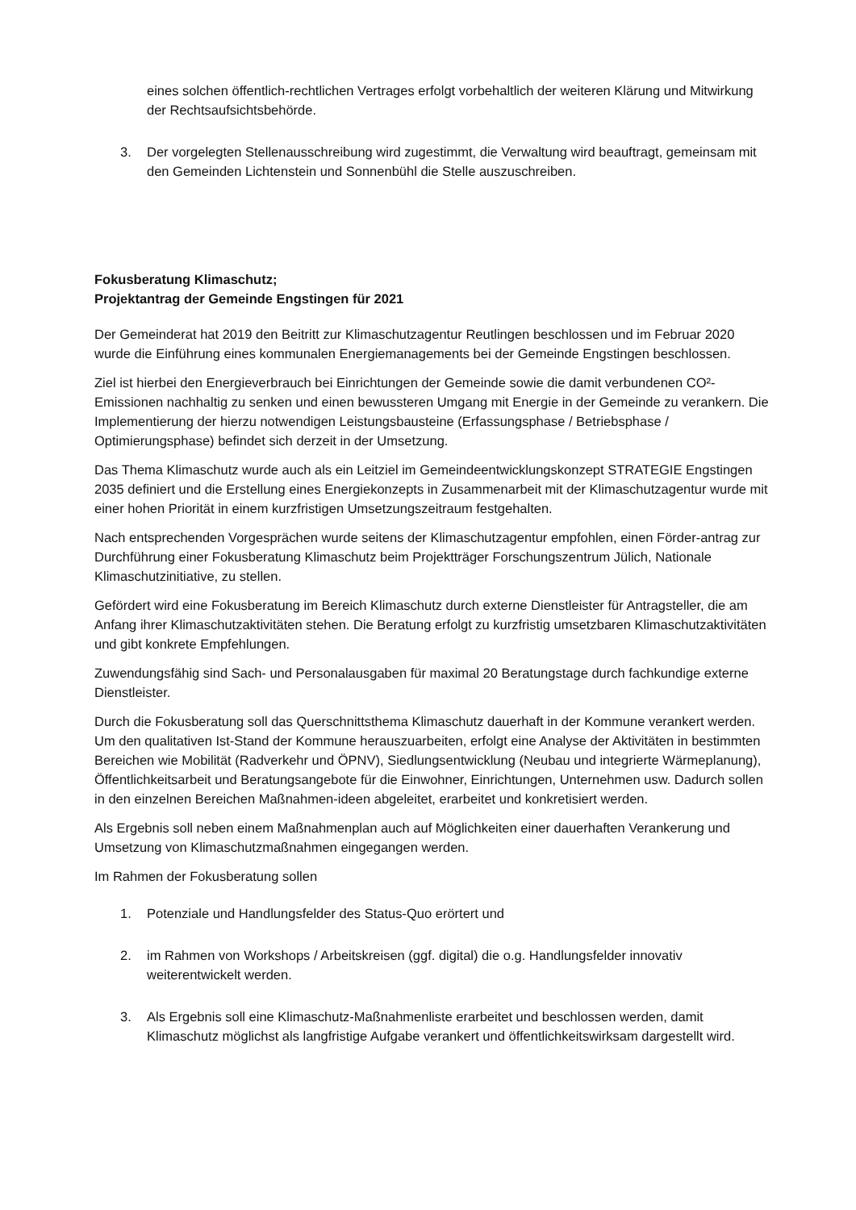eines solchen öffentlich-rechtlichen Vertrages erfolgt vorbehaltlich der weiteren Klärung und Mitwirkung der Rechtsaufsichtsbehörde.
3. Der vorgelegten Stellenausschreibung wird zugestimmt, die Verwaltung wird beauftragt, gemeinsam mit den Gemeinden Lichtenstein und Sonnenbühl die Stelle auszuschreiben.
Fokusberatung Klimaschutz;
Projektantrag der Gemeinde Engstingen für 2021
Der Gemeinderat hat 2019 den Beitritt zur Klimaschutzagentur Reutlingen beschlossen und im Februar 2020 wurde die Einführung eines kommunalen Energiemanagements bei der Gemeinde Engstingen beschlossen.
Ziel ist hierbei den Energieverbrauch bei Einrichtungen der Gemeinde sowie die damit verbundenen CO²- Emissionen nachhaltig zu senken und einen bewussteren Umgang mit Energie in der Gemeinde zu verankern. Die Implementierung der hierzu notwendigen Leistungsbausteine (Erfassungsphase / Betriebsphase / Optimierungsphase) befindet sich derzeit in der Umsetzung.
Das Thema Klimaschutz wurde auch als ein Leitziel im Gemeindeentwicklungskonzept STRATEGIE Engstingen 2035 definiert und die Erstellung eines Energiekonzepts in Zusammenarbeit mit der Klimaschutzagentur wurde mit einer hohen Priorität in einem kurzfristigen Umsetzungszeitraum festgehalten.
Nach entsprechenden Vorgesprächen wurde seitens der Klimaschutzagentur empfohlen, einen Förder-antrag zur Durchführung einer Fokusberatung Klimaschutz beim Projektträger Forschungszentrum Jülich, Nationale Klimaschutzinitiative, zu stellen.
Gefördert wird eine Fokusberatung im Bereich Klimaschutz durch externe Dienstleister für Antragsteller, die am Anfang ihrer Klimaschutzaktivitäten stehen. Die Beratung erfolgt zu kurzfristig umsetzbaren Klimaschutzaktivitäten und gibt konkrete Empfehlungen.
Zuwendungsfähig sind Sach- und Personalausgaben für maximal 20 Beratungstage durch fachkundige externe Dienstleister.
Durch die Fokusberatung soll das Querschnittsthema Klimaschutz dauerhaft in der Kommune verankert werden. Um den qualitativen Ist-Stand der Kommune herauszuarbeiten, erfolgt eine Analyse der Aktivitäten in bestimmten Bereichen wie Mobilität (Radverkehr und ÖPNV), Siedlungsentwicklung (Neubau und integrierte Wärmeplanung), Öffentlichkeitsarbeit und Beratungsangebote für die Einwohner, Einrichtungen, Unternehmen usw. Dadurch sollen in den einzelnen Bereichen Maßnahmen-ideen abgeleitet, erarbeitet und konkretisiert werden.
Als Ergebnis soll neben einem Maßnahmenplan auch auf Möglichkeiten einer dauerhaften Verankerung und Umsetzung von Klimaschutzmaßnahmen eingegangen werden.
Im Rahmen der Fokusberatung sollen
1. Potenziale und Handlungsfelder des Status-Quo erörtert und
2. im Rahmen von Workshops / Arbeitskreisen (ggf. digital) die o.g. Handlungsfelder innovativ weiterentwickelt werden.
3. Als Ergebnis soll eine Klimaschutz-Maßnahmenliste erarbeitet und beschlossen werden, damit Klimaschutz möglichst als langfristige Aufgabe verankert und öffentlichkeitswirksam dargestellt wird.